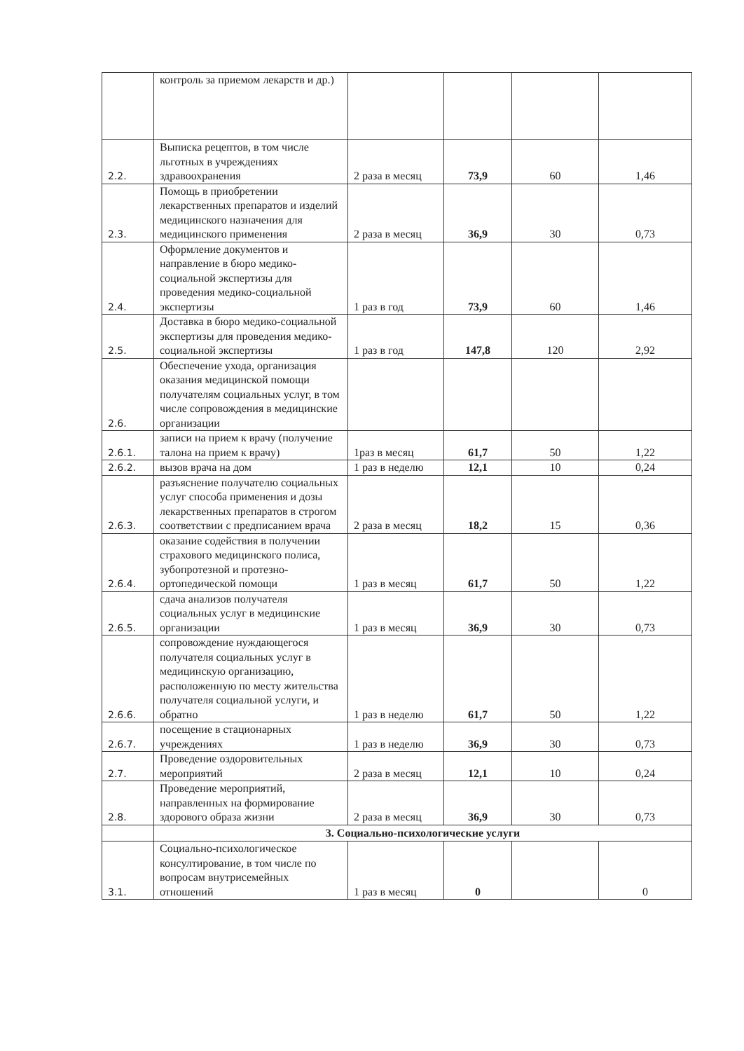| | контроль за приемом лекарств и др.) | | | | |
| 2.2. | Выписка рецептов, в том числе льготных в учреждениях здравоохранения | 2 раза в месяц | 73,9 | 60 | 1,46 |
| 2.3. | Помощь в приобретении лекарственных препаратов и изделий медицинского назначения для медицинского применения | 2 раза в месяц | 36,9 | 30 | 0,73 |
| 2.4. | Оформление документов и направление в бюро медико-социальной экспертизы для проведения медико-социальной экспертизы | 1 раз в год | 73,9 | 60 | 1,46 |
| 2.5. | Доставка в бюро медико-социальной экспертизы для проведения медико-социальной экспертизы | 1 раз в год | 147,8 | 120 | 2,92 |
| 2.6. | Обеспечение ухода, организация оказания медицинской помощи получателям социальных услуг, в том числе сопровождения в медицинские организации | | | | |
| 2.6.1. | записи на прием к врачу (получение талона на прием к врачу) | 1раз в месяц | 61,7 | 50 | 1,22 |
| 2.6.2. | вызов врача на дом | 1 раз в неделю | 12,1 | 10 | 0,24 |
| 2.6.3. | разъяснение получателю социальных услуг способа применения и дозы лекарственных препаратов в строгом соответствии с предписанием врача | 2 раза в месяц | 18,2 | 15 | 0,36 |
| 2.6.4. | оказание содействия в получении страхового медицинского полиса, зубопротезной и протезно-ортопедической помощи | 1 раз в месяц | 61,7 | 50 | 1,22 |
| 2.6.5. | сдача анализов получателя социальных услуг в медицинские организации | 1 раз в месяц | 36,9 | 30 | 0,73 |
| 2.6.6. | сопровождение нуждающегося получателя социальных услуг в медицинскую организацию, расположенную по месту жительства получателя социальной услуги, и обратно | 1 раз в неделю | 61,7 | 50 | 1,22 |
| 2.6.7. | посещение в стационарных учреждениях | 1 раз в неделю | 36,9 | 30 | 0,73 |
| 2.7. | Проведение оздоровительных мероприятий | 2 раза в месяц | 12,1 | 10 | 0,24 |
| 2.8. | Проведение мероприятий, направленных на формирование здорового образа жизни | 2 раза в месяц | 36,9 | 30 | 0,73 |
| | 3. Социально-психологические услуги | | | | |
| 3.1. | Социально-психологическое консултирование, в том числе по вопросам внутрисемейных отношений | 1 раз в месяц | 0 | | 0 |